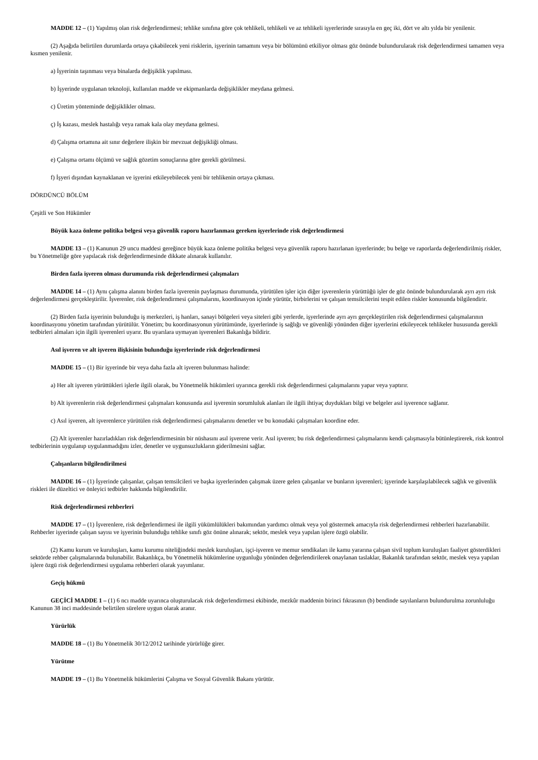MADDE 12 – (1) Yapılmış olan risk değerlendirmesi; tehlike sınıfına göre çok tehlikeli, tehlikeli ve az tehlikeli işyerlerinde sırasıyla en geç iki, dört ve altı yılda bir yenilenir.
(2) Aşağıda belirtilen durumlarda ortaya çıkabilecek yeni risklerin, işyerinin tamamını veya bir bölümünü etkiliyor olması göz önünde bulundurularak risk değerlendirmesi tamamen veya kısmen yenilenir.
a) İşyerinin taşınması veya binalarda değişiklik yapılması.
b) İşyerinde uygulanan teknoloji, kullanılan madde ve ekipmanlarda değişiklikler meydana gelmesi.
c) Üretim yönteminde değişiklikler olması.
ç) İş kazası, meslek hastalığı veya ramak kala olay meydana gelmesi.
d) Çalışma ortamına ait sınır değerlere ilişkin bir mevzuat değişikliği olması.
e) Çalışma ortamı ölçümü ve sağlık gözetim sonuçlarına göre gerekli görülmesi.
f) İşyeri dışından kaynaklanan ve işyerini etkileyebilecek yeni bir tehlikenin ortaya çıkması.
DÖRDÜNCÜ BÖLÜM
Çeşitli ve Son Hükümler
Büyük kaza önleme politika belgesi veya güvenlik raporu hazırlanması gereken işyerlerinde risk değerlendirmesi
MADDE 13 – (1) Kanunun 29 uncu maddesi gereğince büyük kaza önleme politika belgesi veya güvenlik raporu hazırlanan işyerlerinde; bu belge ve raporlarda değerlendirilmiş riskler, bu Yönetmeliğe göre yapılacak risk değerlendirmesinde dikkate alınarak kullanılır.
Birden fazla işveren olması durumunda risk değerlendirmesi çalışmaları
MADDE 14 – (1) Aynı çalışma alanını birden fazla işverenin paylaşması durumunda, yürütülen işler için diğer işverenlerin yürüttüğü işler de göz önünde bulundurularak ayrı ayrı risk değerlendirmesi gerçekleştirilir. İşverenler, risk değerlendirmesi çalışmalarını, koordinasyon içinde yürütür, birbirlerini ve çalışan temsilcilerini tespit edilen riskler konusunda bilgilendirir.
(2) Birden fazla işyerinin bulunduğu iş merkezleri, iş hanları, sanayi bölgeleri veya siteleri gibi yerlerde, işyerlerinde ayrı ayrı gerçekleştirilen risk değerlendirmesi çalışmalarının koordinasyonu yönetim tarafından yürütülür. Yönetim; bu koordinasyonun yürütümünde, işyerlerinde iş sağlığı ve güvenliği yönünden diğer işyerlerini etkileyecek tehlikeler hususunda gerekli tedbirleri almaları için ilgili işverenleri uyarır. Bu uyarılara uymayan işverenleri Bakanlığa bildirir.
Asıl işveren ve alt işveren ilişkisinin bulunduğu işyerlerinde risk değerlendirmesi
MADDE 15 – (1) Bir işyerinde bir veya daha fazla alt işveren bulunması halinde:
a) Her alt işveren yürüttükleri işlerle ilgili olarak, bu Yönetmelik hükümleri uyarınca gerekli risk değerlendirmesi çalışmalarını yapar veya yaptırır.
b) Alt işverenlerin risk değerlendirmesi çalışmaları konusunda asıl işverenin sorumluluk alanları ile ilgili ihtiyaç duydukları bilgi ve belgeler asıl işverence sağlanır.
c) Asıl işveren, alt işverenlerce yürütülen risk değerlendirmesi çalışmalarını denetler ve bu konudaki çalışmaları koordine eder.
(2) Alt işverenler hazırladıkları risk değerlendirmesinin bir nüshasını asıl işverene verir. Asıl işveren; bu risk değerlendirmesi çalışmalarını kendi çalışmasıyla bütünleştirerek, risk kontrol tedbirlerinin uygulanıp uygulanmadığını izler, denetler ve uygunsuzlukların giderilmesini sağlar.
Çalışanların bilgilendirilmesi
MADDE 16 – (1) İşyerinde çalışanlar, çalışan temsilcileri ve başka işyerlerinden çalışmak üzere gelen çalışanlar ve bunların işverenleri; işyerinde karşılaşılabilecek sağlık ve güvenlik riskleri ile düzeltici ve önleyici tedbirler hakkında bilgilendirilir.
Risk değerlendirmesi rehberleri
MADDE 17 – (1) İşverenlere, risk değerlendirmesi ile ilgili yükümlülükleri bakımından yardımcı olmak veya yol göstermek amacıyla risk değerlendirmesi rehberleri hazırlanabilir. Rehberler işyerinde çalışan sayısı ve işyerinin bulunduğu tehlike sınıfı göz önüne alınarak; sektör, meslek veya yapılan işlere özgü olabilir.
(2) Kamu kurum ve kuruluşları, kamu kurumu niteliğindeki meslek kuruluşları, işçi-işveren ve memur sendikaları ile kamu yararına çalışan sivil toplum kuruluşları faaliyet gösterdikleri sektörde rehber çalışmalarında bulunabilir. Bakanlıkça, bu Yönetmelik hükümlerine uygunluğu yönünden değerlendirilerek onaylanan taslaklar, Bakanlık tarafından sektör, meslek veya yapılan işlere özgü risk değerlendirmesi uygulama rehberleri olarak yayımlanır.
Geçiş hükmü
GEÇİCİ MADDE 1 – (1) 6 ncı madde uyarınca oluşturulacak risk değerlendirmesi ekibinde, mezkûr maddenin birinci fıkrasının (b) bendinde sayılanların bulundurulma zorunluluğu Kanunun 38 inci maddesinde belirtilen sürelere uygun olarak aranır.
Yürürlük
MADDE 18 – (1) Bu Yönetmelik 30/12/2012 tarihinde yürürlüğe girer.
Yürütme
MADDE 19 – (1) Bu Yönetmelik hükümlerini Çalışma ve Sosyal Güvenlik Bakanı yürütür.